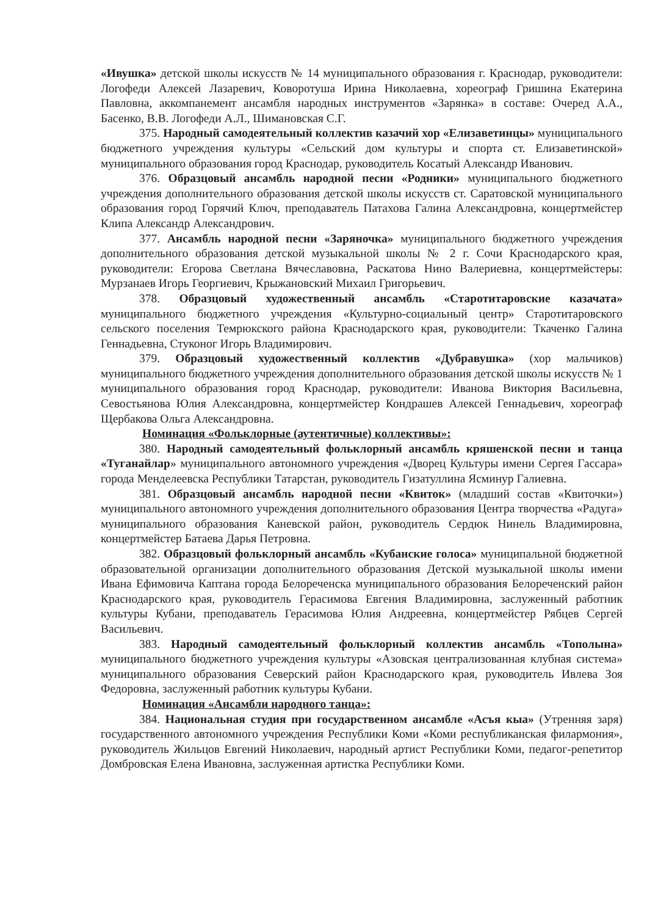«Ивушка» детской школы искусств № 14 муниципального образования г. Краснодар, руководители: Логофеди Алексей Лазаревич, Коворотуша Ирина Николаевна, хореограф Гришина Екатерина Павловна, аккомпанемент ансамбля народных инструментов «Зарянка» в составе: Очеред А.А., Басенко, В.В. Логофеди А.Л., Шимановская С.Г.
375. Народный самодеятельный коллектив казачий хор «Елизаветинцы» муниципального бюджетного учреждения культуры «Сельский дом культуры и спорта ст. Елизаветинской» муниципального образования город Краснодар, руководитель Косатый Александр Иванович.
376. Образцовый ансамбль народной песни «Родники» муниципального бюджетного учреждения дополнительного образования детской школы искусств ст. Саратовской муниципального образования город Горячий Ключ, преподаватель Патахова Галина Александровна, концертмейстер Клипа Александр Александрович.
377. Ансамбль народной песни «Заряночка» муниципального бюджетного учреждения дополнительного образования детской музыкальной школы № 2 г. Сочи Краснодарского края, руководители: Егорова Светлана Вячеславовна, Раскатова Нино Валериевна, концертмейстеры: Мурзанаев Игорь Георгиевич, Крыжановский Михаил Григорьевич.
378. Образцовый художественный ансамбль «Старотитаровские казачата» муниципального бюджетного учреждения «Культурно-социальный центр» Старотитаровского сельского поселения Темрюкского района Краснодарского края, руководители: Ткаченко Галина Геннадьевна, Стуконог Игорь Владимирович.
379. Образцовый художественный коллектив «Дубравушка» (хор мальчиков) муниципального бюджетного учреждения дополнительного образования детской школы искусств № 1 муниципального образования город Краснодар, руководители: Иванова Виктория Васильевна, Севостьянова Юлия Александровна, концертмейстер Кондрашев Алексей Геннадьевич, хореограф Щербакова Ольга Александровна.
Номинация «Фольклорные (аутентичные) коллективы»:
380. Народный самодеятельный фольклорный ансамбль кряшенской песни и танца «Туганайлар» муниципального автономного учреждения «Дворец Культуры имени Сергея Гассара» города Менделеевска Республики Татарстан, руководитель Гизатуллина Ясминур Галиевна.
381. Образцовый ансамбль народной песни «Квиток» (младший состав «Квиточки») муниципального автономного учреждения дополнительного образования Центра творчества «Радуга» муниципального образования Каневской район, руководитель Сердюк Нинель Владимировна, концертмейстер Батаева Дарья Петровна.
382. Образцовый фольклорный ансамбль «Кубанские голоса» муниципальной бюджетной образовательной организации дополнительного образования Детской музыкальной школы имени Ивана Ефимовича Каптана города Белореченска муниципального образования Белореченский район Краснодарского края, руководитель Герасимова Евгения Владимировна, заслуженный работник культуры Кубани, преподаватель Герасимова Юлия Андреевна, концертмейстер Рябцев Сергей Васильевич.
383. Народный самодеятельный фольклорный коллектив ансамбль «Тополына» муниципального бюджетного учреждения культуры «Азовская централизованная клубная система» муниципального образования Северский район Краснодарского края, руководитель Ивлева Зоя Федоровна, заслуженный работник культуры Кубани.
Номинация «Ансамбли народного танца»:
384. Национальная студия при государственном ансамбле «Асъя кыа» (Утренняя заря) государственного автономного учреждения Республики Коми «Коми республиканская филармония», руководитель Жильцов Евгений Николаевич, народный артист Республики Коми, педагог-репетитор Домбровская Елена Ивановна, заслуженная артистка Республики Коми.